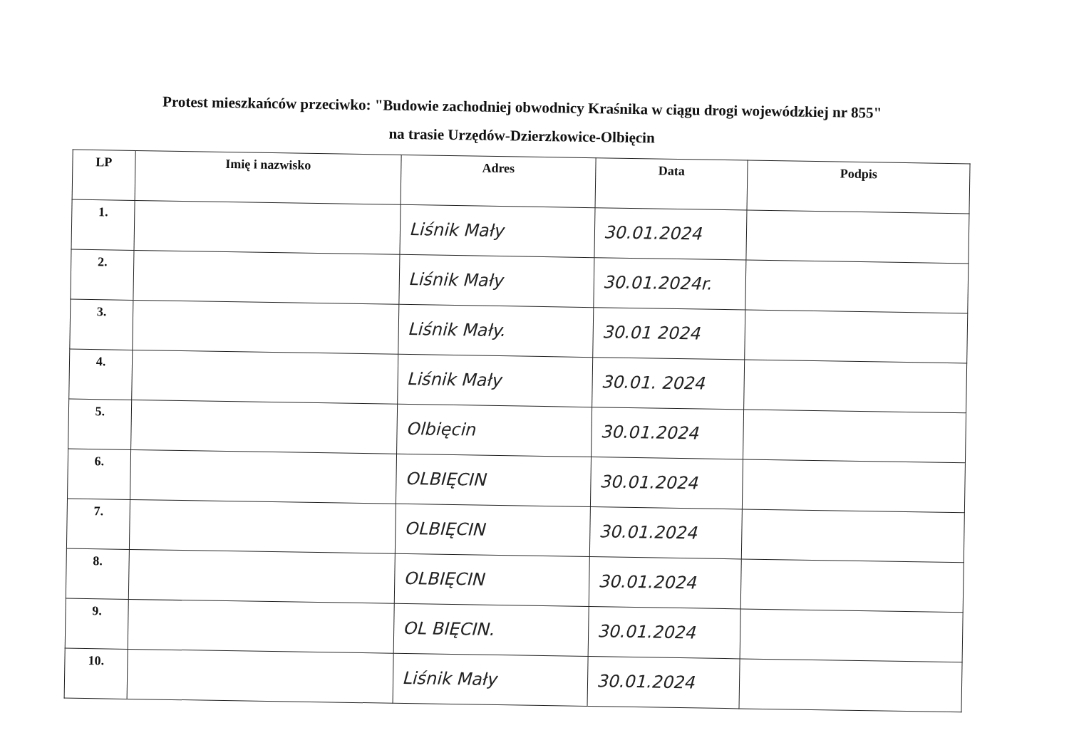Protest mieszkańców przeciwko: "Budowie zachodniej obwodnicy Kraśnika w ciągu drogi wojewódzkiej nr 855"
na trasie Urzędów-Dzierzkowice-Olbięcin
| LP | Imię i nazwisko | Adres | Data | Podpis |
| --- | --- | --- | --- | --- |
| 1. | | Liśnik Mały | 30.01.2024 | |
| 2. | | Liśnik Mały | 30.01.2024r. | |
| 3. | | Liśnik Mały. | 30.01 2024 | |
| 4. | | Liśnik Mały | 30.01. 2024 | |
| 5. | | Olbięcin | 30.01.2024 | |
| 6. | | OLBIĘCIN | 30.01.2024 | |
| 7. | | OLBIĘCIN | 30.01.2024 | |
| 8. | | OLBIĘCIN | 30.01.2024 | |
| 9. | | OL BIĘCIN. | 30.01.2024 | |
| 10. | | Liśnik Mały | 30.01.2024 | |